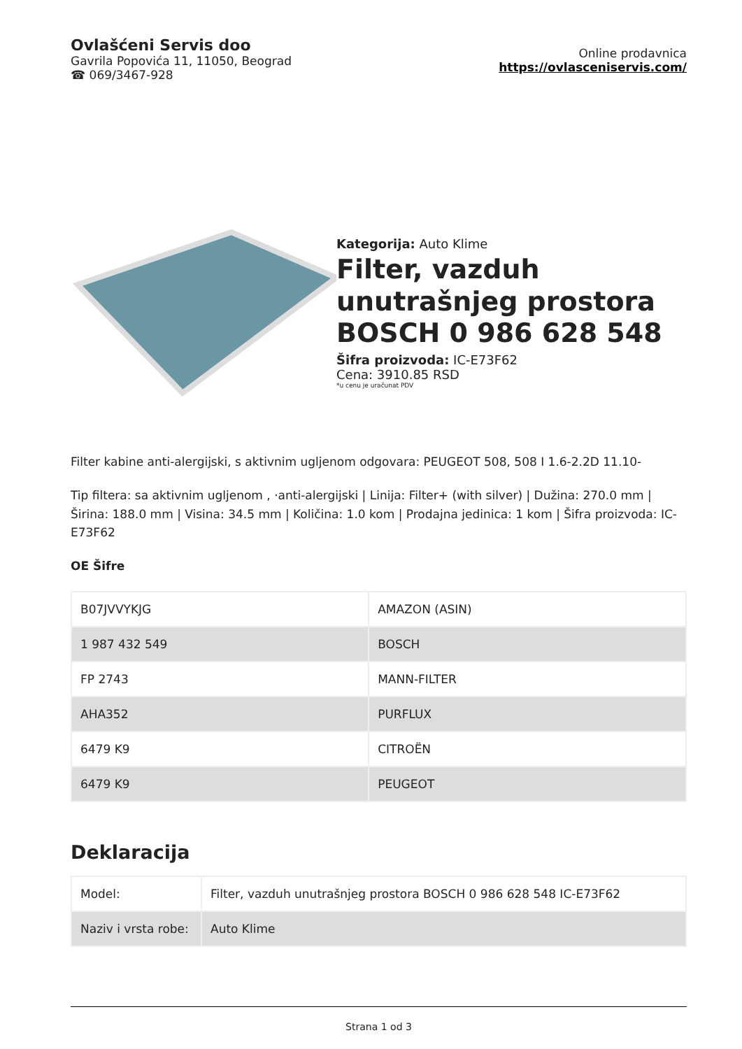Ovlašćeni Servis doo
Gavrila Popovića 11, 11050, Beograd
☎ 069/3467-928
Online prodavnica
https://ovlasceniservis.com/
Kategorija: Auto Klime
Filter, vazduh unutrašnjeg prostora BOSCH 0 986 628 548
Šifra proizvoda: IC-E73F62
Cena: 3910.85 RSD
*u cenu je uračunat PDV
Filter kabine anti-alergijski, s aktivnim ugljenom odgovara: PEUGEOT 508, 508 I 1.6-2.2D 11.10-
Tip filtera: sa aktivnim ugljenom , ·anti-alergijski | Linija: Filter+ (with silver) | Dužina: 270.0 mm | Širina: 188.0 mm | Visina: 34.5 mm | Količina: 1.0 kom | Prodajna jedinica: 1 kom | Šifra proizvoda: IC-E73F62
OE Šifre
| B07JVVYKJG | AMAZON (ASIN) |
| 1 987 432 549 | BOSCH |
| FP 2743 | MANN-FILTER |
| AHA352 | PURFLUX |
| 6479 K9 | CITROËN |
| 6479 K9 | PEUGEOT |
Deklaracija
| Model: | Filter, vazduh unutrašnjeg prostora BOSCH 0 986 628 548 IC-E73F62 |
| Naziv i vrsta robe: | Auto Klime |
Strana 1 od 3